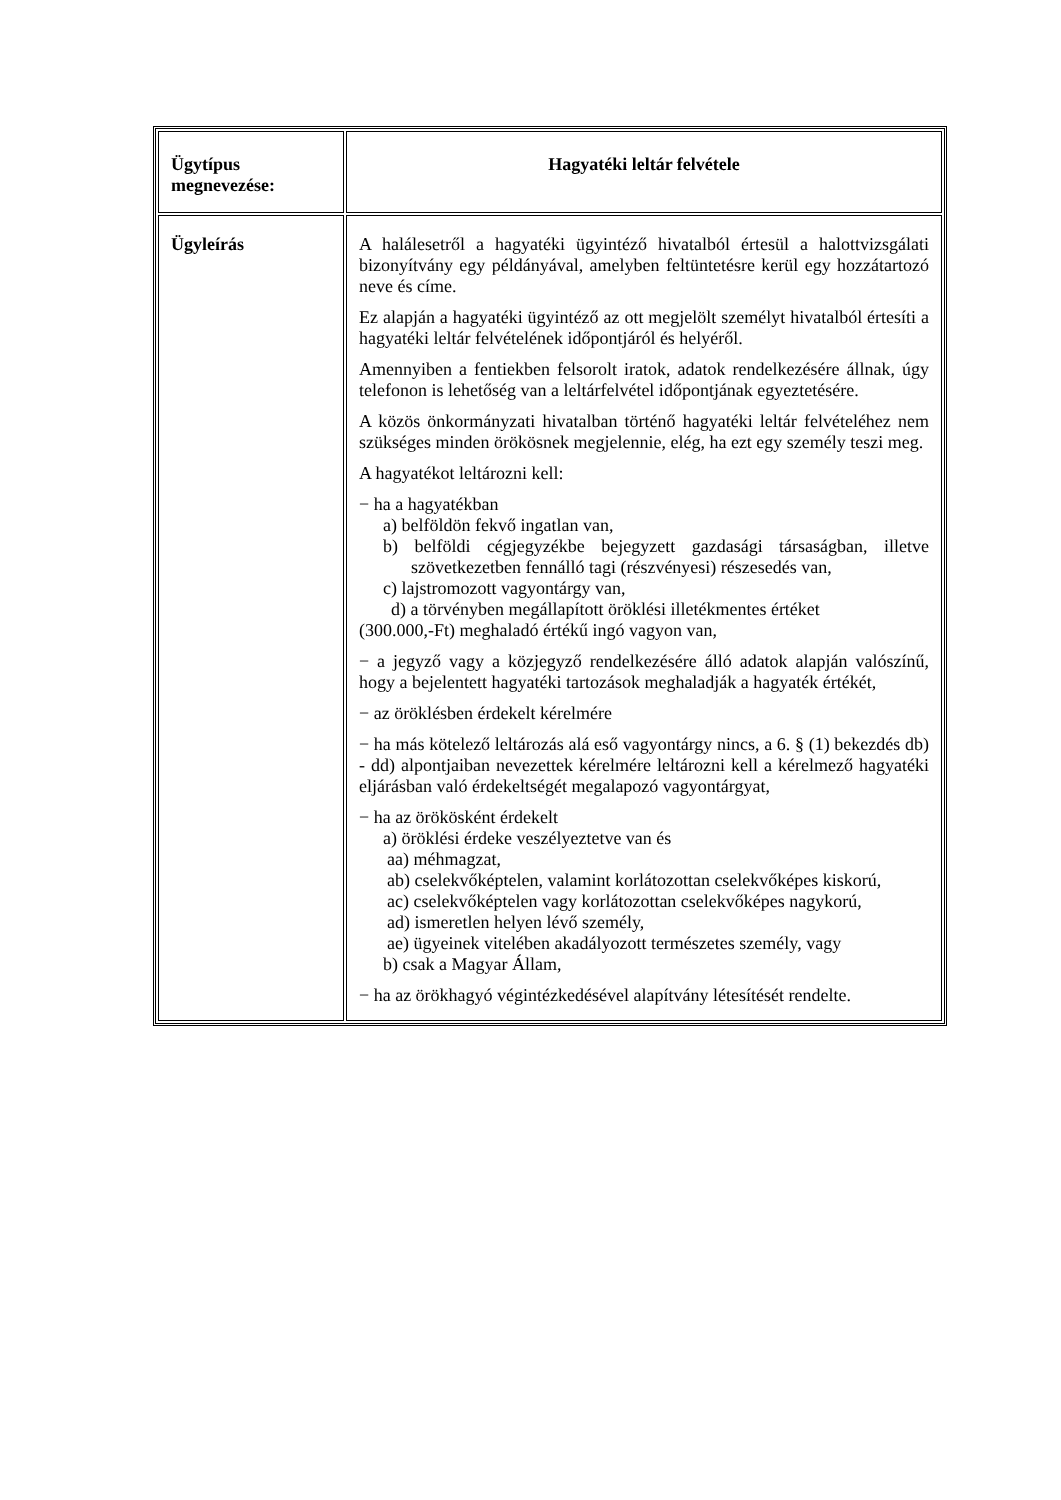| Ügytípus megnevezése: | Hagyatéki leltár felvétele |
| Ügyleírás | A halálesetről a hagyatéki ügyintéző hivatalból értesül a halottvizsgálati bizonyítvány egy példányával, amelyben feltüntetésre kerül egy hozzátartozó neve és címe. Ez alapján a hagyatéki ügyintéző az ott megjelölt személyt hivatalból értesíti a hagyatéki leltár felvételének időpontjáról és helyéről. Amennyiben a fentiekben felsorolt iratok, adatok rendelkezésére állnak, úgy telefonon is lehetőség van a leltárfelvétel időpontjának egyeztetésére. A közös önkormányzati hivatalban történő hagyatéki leltár felvételéhez nem szükséges minden örökösnek megjelennie, elég, ha ezt egy személy teszi meg. A hagyatékot leltározni kell: − ha a hagyatékban a) belföldön fekvő ingatlan van, b) belföldi cégjegyzékbe bejegyzett gazdasági társaságban, illetve szövetkezetben fennálló tagi (részvényesi) részesedés van, c) lajstromozott vagyontárgy van, d) a törvényben megállapított öröklési illetékmentes értéket (300.000,-Ft) meghaladó értékű ingó vagyon van, − a jegyző vagy a közjegyző rendelkezésére álló adatok alapján valószínű, hogy a bejelentett hagyatéki tartozások meghaladják a hagyaték értékét, − az öröklésben érdekelt kérelmére − ha más kötelező leltározás alá eső vagyontárgy nincs, a 6. § (1) bekezdés db) - dd) alpontjaiban nevezettek kérelmére leltározni kell a kérelmező hagyatéki eljárásban való érdekeltségét megalapozó vagyontárgyat, − ha az örökösként érdekelt a) öröklési érdeke veszélyeztetve van és aa) méhmagzat, ab) cselekvőképtelen, valamint korlátozottan cselekvőképes kiskorú, ac) cselekvőképtelen vagy korlátozottan cselekvőképes nagykorú, ad) ismeretlen helyen lévő személy, ae) ügyeinek vitelében akadályozott természetes személy, vagy b) csak a Magyar Állam, − ha az örökhagyó végintézkedésével alapítvány létesítését rendelte. |